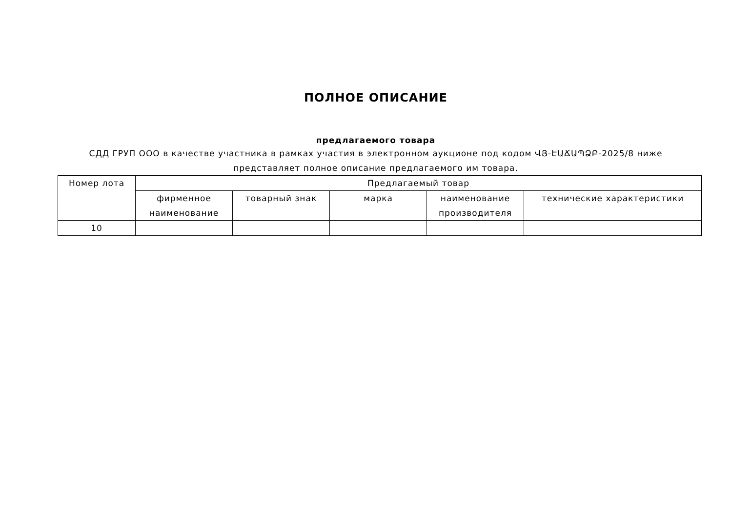ПОЛНОЕ ОПИСАНИЕ
предлагаемого товара
СДД ГРУП ООО в качестве участника в рамках участия в электронном аукционе под кодом ՎՅ-ԷԱՃԱՊՁԲ-2025/8 ниже представляет полное описание предлагаемого им товара.
| Номер лота | Предлагаемый товар | | | | |
| --- | --- | --- | --- | --- | --- |
| | фирменное наименование | товарный знак | марка | наименование производителя | технические характеристики |
| 10 | | | | | |